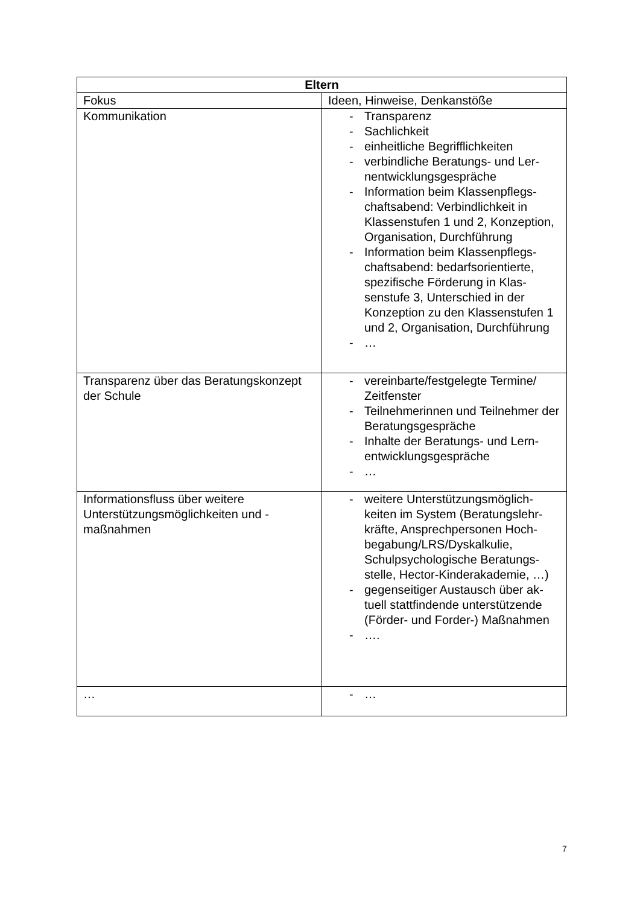| Eltern | |
| --- | --- |
| Fokus | Ideen, Hinweise, Denkanstöße |
| Kommunikation | - Transparenz - Sachlichkeit - einheitliche Begrifflichkeiten - verbindliche Beratungs- und Ler­nentwicklungsgespräche - Information beim Klassenpflegs­chaftsabend: Verbindlichkeit in Klassenstufen 1 und 2, Konzep­tion, Organisation, Durchführung - Information beim Klassenpflegs­chaftsabend: bedarfsorientierte, spezifische Förderung in Klas­senstufe 3, Unterschied in der Konzeption zu den Klassenstufen 1 und 2, Organisation, Durchfüh­rung - … |
| Transparenz über das Beratungskon­zept der Schule | - vereinbarte/festgelegte Termine/ Zeitfenster - Teilnehmerinnen und Teilnehmer der Beratungsgespräche - Inhalte der Beratungs- und Lern­entwicklungsgespräche - … |
| Informationsfluss über weitere Unterstützungsmöglichkeiten und -maßnahmen | - weitere Unterstützungsmöglich­keiten im System (Beratungslehr­kräfte, Ansprechpersonen Hoch­begabung/LRS/Dyskalkulie, Schulpsychologische Beratungs­stelle, Hector-Kinderakademie, …) - gegenseitiger Austausch über ak­tuell stattfindende unterstützende (Förder- und Forder-) Maßnah­men - …. |
| … | - … |
7